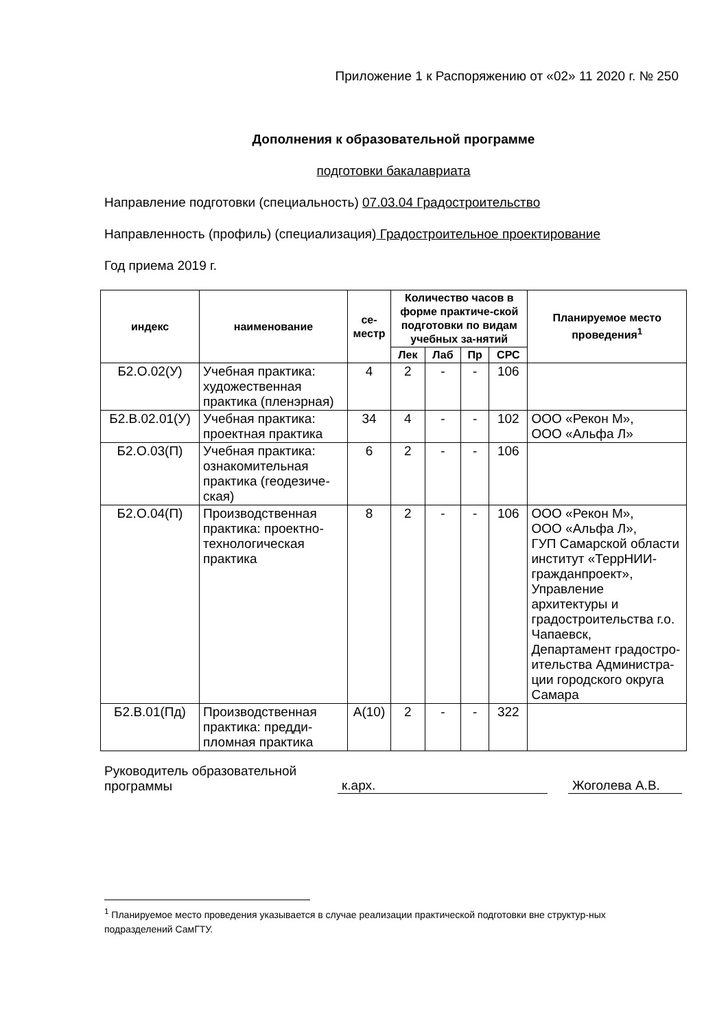Приложение 1 к Распоряжению от «02» 11 2020 г. № 250
Дополнения к образовательной программе
подготовки бакалавриата
Направление подготовки (специальность) 07.03.04 Градостроительство
Направленность (профиль) (специализация) Градостроительное проектирование
Год приема 2019 г.
| индекс | наименование | се- местр | Количество часов в форме практиче-ской подготовки по видам учебных за-нятий | | | | Планируемое место проведения<sup>1</sup> |
| --- | --- | --- | --- | --- | --- | --- | --- |
| | | | Лек | Лаб | Пр | СРС | |
| Б2.О.02(У) | Учебная практика: художественная практика (пленэрная) | 4 | 2 | - | - | 106 | |
| Б2.В.02.01(У) | Учебная практика: проектная практика | 34 | 4 | - | - | 102 | ООО «Рекон М», ООО «Альфа Л» |
| Б2.О.03(П) | Учебная практика: ознакомительная практика (геодезиче-ская) | 6 | 2 | - | - | 106 | |
| Б2.О.04(П) | Производственная практика: проектно-технологическая практика | 8 | 2 | - | - | 106 | ООО «Рекон М», ООО «Альфа Л», ГУП Самарской области институт «ТеррНИИ-гражданпроект», Управление архитектуры и градостроительства г.о. Чапаевск, Департамент градостро-ительства Администра-ции городского округа Самара |
| Б2.В.01(Пд) | Производственная практика: предди-пломная практика | А(10) | 2 | - | - | 322 | |
Руководитель образовательной программы
к.арх.
Жоголева А.В.
<sup>1</sup> Планируемое место проведения указывается в случае реализации практической подготовки вне структур-ных подразделений СамГТУ.